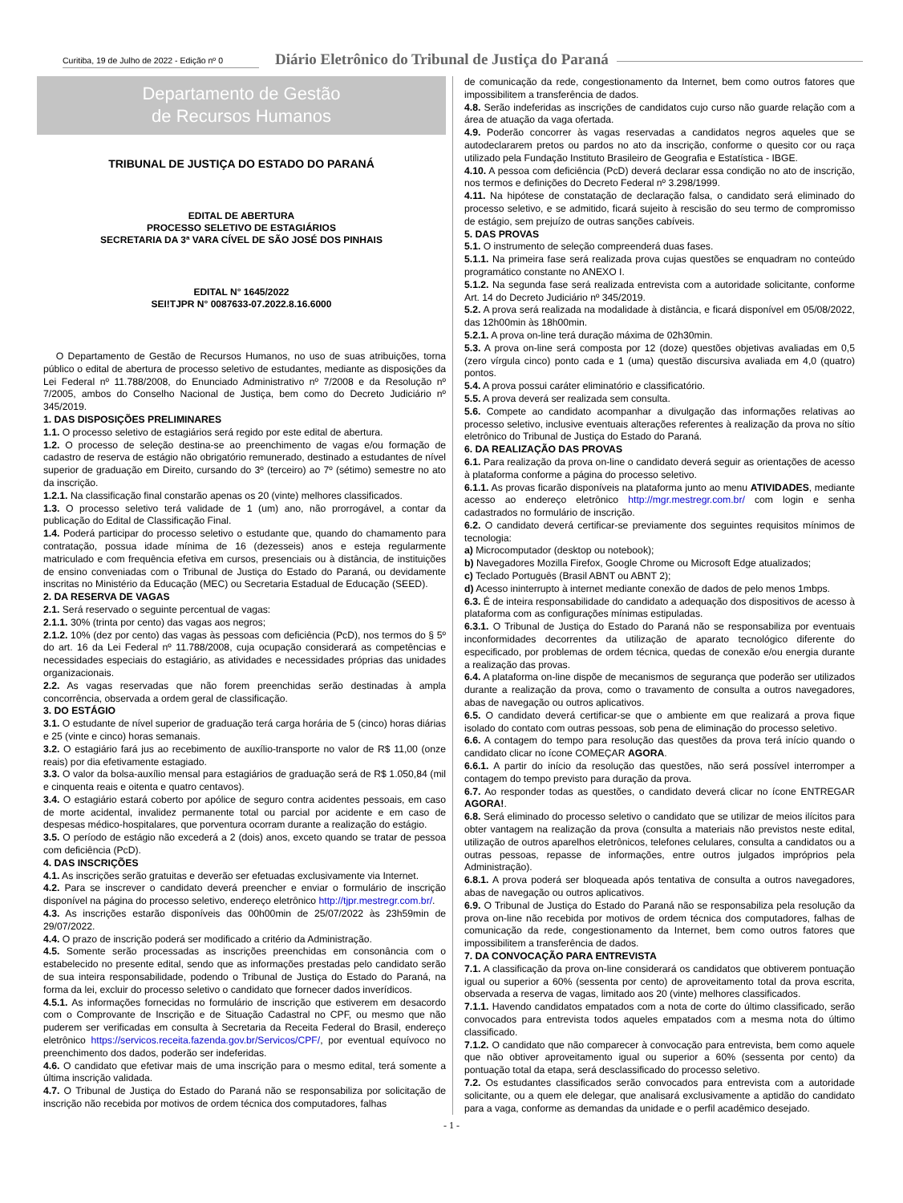Curitiba, 19 de Julho de 2022 - Edição nº 0
Diário Eletrônico do Tribunal de Justiça do Paraná
Departamento de Gestão
de Recursos Humanos
TRIBUNAL DE JUSTIÇA DO ESTADO DO PARANÁ
EDITAL DE ABERTURA
PROCESSO SELETIVO DE ESTAGIÁRIOS
SECRETARIA DA 3ª VARA CÍVEL DE SÃO JOSÉ DOS PINHAIS
EDITAL N° 1645/2022
SEI!TJPR N° 0087633-07.2022.8.16.6000
O Departamento de Gestão de Recursos Humanos, no uso de suas atribuições, torna público o edital de abertura de processo seletivo de estudantes, mediante as disposições da Lei Federal nº 11.788/2008, do Enunciado Administrativo nº 7/2008 e da Resolução nº 7/2005, ambos do Conselho Nacional de Justiça, bem como do Decreto Judiciário nº 345/2019.
1. DAS DISPOSIÇÕES PRELIMINARES
1.1. O processo seletivo de estagiários será regido por este edital de abertura.
1.2. O processo de seleção destina-se ao preenchimento de vagas e/ou formação de cadastro de reserva de estágio não obrigatório remunerado, destinado a estudantes de nível superior de graduação em Direito, cursando do 3º (terceiro) ao 7º (sétimo) semestre no ato da inscrição.
1.2.1. Na classificação final constarão apenas os 20 (vinte) melhores classificados.
1.3. O processo seletivo terá validade de 1 (um) ano, não prorrogável, a contar da publicação do Edital de Classificação Final.
1.4. Poderá participar do processo seletivo o estudante que, quando do chamamento para contratação, possua idade mínima de 16 (dezesseis) anos e esteja regularmente matriculado e com frequência efetiva em cursos, presenciais ou à distância, de instituições de ensino conveniadas com o Tribunal de Justiça do Estado do Paraná, ou devidamente inscritas no Ministério da Educação (MEC) ou Secretaria Estadual de Educação (SEED).
2. DA RESERVA DE VAGAS
2.1. Será reservado o seguinte percentual de vagas:
2.1.1. 30% (trinta por cento) das vagas aos negros;
2.1.2. 10% (dez por cento) das vagas às pessoas com deficiência (PcD), nos termos do § 5º do art. 16 da Lei Federal nº 11.788/2008, cuja ocupação considerará as competências e necessidades especiais do estagiário, as atividades e necessidades próprias das unidades organizacionais.
2.2. As vagas reservadas que não forem preenchidas serão destinadas à ampla concorrência, observada a ordem geral de classificação.
3. DO ESTÁGIO
3.1. O estudante de nível superior de graduação terá carga horária de 5 (cinco) horas diárias e 25 (vinte e cinco) horas semanais.
3.2. O estagiário fará jus ao recebimento de auxílio-transporte no valor de R$ 11,00 (onze reais) por dia efetivamente estagiado.
3.3. O valor da bolsa-auxílio mensal para estagiários de graduação será de R$ 1.050,84 (mil e cinquenta reais e oitenta e quatro centavos).
3.4. O estagiário estará coberto por apólice de seguro contra acidentes pessoais, em caso de morte acidental, invalidez permanente total ou parcial por acidente e em caso de despesas médico-hospitalares, que porventura ocorram durante a realização do estágio.
3.5. O período de estágio não excederá a 2 (dois) anos, exceto quando se tratar de pessoa com deficiência (PcD).
4. DAS INSCRIÇÕES
4.1. As inscrições serão gratuitas e deverão ser efetuadas exclusivamente via Internet.
4.2. Para se inscrever o candidato deverá preencher e enviar o formulário de inscrição disponível na página do processo seletivo, endereço eletrônico http://tjpr.mestregr.com.br/.
4.3. As inscrições estarão disponíveis das 00h00min de 25/07/2022 às 23h59min de 29/07/2022.
4.4. O prazo de inscrição poderá ser modificado a critério da Administração.
4.5. Somente serão processadas as inscrições preenchidas em consonância com o estabelecido no presente edital, sendo que as informações prestadas pelo candidato serão de sua inteira responsabilidade, podendo o Tribunal de Justiça do Estado do Paraná, na forma da lei, excluir do processo seletivo o candidato que fornecer dados inverídicos.
4.5.1. As informações fornecidas no formulário de inscrição que estiverem em desacordo com o Comprovante de Inscrição e de Situação Cadastral no CPF, ou mesmo que não puderem ser verificadas em consulta à Secretaria da Receita Federal do Brasil, endereço eletrônico https://servicos.receita.fazenda.gov.br/Servicos/CPF/, por eventual equívoco no preenchimento dos dados, poderão ser indeferidas.
4.6. O candidato que efetivar mais de uma inscrição para o mesmo edital, terá somente a última inscrição validada.
4.7. O Tribunal de Justiça do Estado do Paraná não se responsabiliza por solicitação de inscrição não recebida por motivos de ordem técnica dos computadores, falhas
de comunicação da rede, congestionamento da Internet, bem como outros fatores que impossibilitem a transferência de dados.
4.8. Serão indeferidas as inscrições de candidatos cujo curso não guarde relação com a área de atuação da vaga ofertada.
4.9. Poderão concorrer às vagas reservadas a candidatos negros aqueles que se autodeclararem pretos ou pardos no ato da inscrição, conforme o quesito cor ou raça utilizado pela Fundação Instituto Brasileiro de Geografia e Estatística - IBGE.
4.10. A pessoa com deficiência (PcD) deverá declarar essa condição no ato de inscrição, nos termos e definições do Decreto Federal nº 3.298/1999.
4.11. Na hipótese de constatação de declaração falsa, o candidato será eliminado do processo seletivo, e se admitido, ficará sujeito à rescisão do seu termo de compromisso de estágio, sem prejuízo de outras sanções cabíveis.
5. DAS PROVAS
5.1. O instrumento de seleção compreenderá duas fases.
5.1.1. Na primeira fase será realizada prova cujas questões se enquadram no conteúdo programático constante no ANEXO I.
5.1.2. Na segunda fase será realizada entrevista com a autoridade solicitante, conforme Art. 14 do Decreto Judiciário nº 345/2019.
5.2. A prova será realizada na modalidade à distância, e ficará disponível em 05/08/2022, das 12h00min às 18h00min.
5.2.1. A prova on-line terá duração máxima de 02h30min.
5.3. A prova on-line será composta por 12 (doze) questões objetivas avaliadas em 0,5 (zero vírgula cinco) ponto cada e 1 (uma) questão discursiva avaliada em 4,0 (quatro) pontos.
5.4. A prova possui caráter eliminatório e classificatório.
5.5. A prova deverá ser realizada sem consulta.
5.6. Compete ao candidato acompanhar a divulgação das informações relativas ao processo seletivo, inclusive eventuais alterações referentes à realização da prova no sítio eletrônico do Tribunal de Justiça do Estado do Paraná.
6. DA REALIZAÇÃO DAS PROVAS
6.1. Para realização da prova on-line o candidato deverá seguir as orientações de acesso à plataforma conforme a página do processo seletivo.
6.1.1. As provas ficarão disponíveis na plataforma junto ao menu ATIVIDADES, mediante acesso ao endereço eletrônico http://mgr.mestregr.com.br/ com login e senha cadastrados no formulário de inscrição.
6.2. O candidato deverá certificar-se previamente dos seguintes requisitos mínimos de tecnologia:
a) Microcomputador (desktop ou notebook);
b) Navegadores Mozilla Firefox, Google Chrome ou Microsoft Edge atualizados;
c) Teclado Português (Brasil ABNT ou ABNT 2);
d) Acesso ininterrupto à internet mediante conexão de dados de pelo menos 1mbps.
6.3. É de inteira responsabilidade do candidato a adequação dos dispositivos de acesso à plataforma com as configurações mínimas estipuladas.
6.3.1. O Tribunal de Justiça do Estado do Paraná não se responsabiliza por eventuais inconformidades decorrentes da utilização de aparato tecnológico diferente do especificado, por problemas de ordem técnica, quedas de conexão e/ou energia durante a realização das provas.
6.4. A plataforma on-line dispõe de mecanismos de segurança que poderão ser utilizados durante a realização da prova, como o travamento de consulta a outros navegadores, abas de navegação ou outros aplicativos.
6.5. O candidato deverá certificar-se que o ambiente em que realizará a prova fique isolado do contato com outras pessoas, sob pena de eliminação do processo seletivo.
6.6. A contagem do tempo para resolução das questões da prova terá início quando o candidato clicar no ícone COMEÇAR AGORA.
6.6.1. A partir do início da resolução das questões, não será possível interromper a contagem do tempo previsto para duração da prova.
6.7. Ao responder todas as questões, o candidato deverá clicar no ícone ENTREGAR AGORA!.
6.8. Será eliminado do processo seletivo o candidato que se utilizar de meios ilícitos para obter vantagem na realização da prova (consulta a materiais não previstos neste edital, utilização de outros aparelhos eletrônicos, telefones celulares, consulta a candidatos ou a outras pessoas, repasse de informações, entre outros julgados impróprios pela Administração).
6.8.1. A prova poderá ser bloqueada após tentativa de consulta a outros navegadores, abas de navegação ou outros aplicativos.
6.9. O Tribunal de Justiça do Estado do Paraná não se responsabiliza pela resolução da prova on-line não recebida por motivos de ordem técnica dos computadores, falhas de comunicação da rede, congestionamento da Internet, bem como outros fatores que impossibilitem a transferência de dados.
7. DA CONVOCAÇÃO PARA ENTREVISTA
7.1. A classificação da prova on-line considerará os candidatos que obtiverem pontuação igual ou superior a 60% (sessenta por cento) de aproveitamento total da prova escrita, observada a reserva de vagas, limitado aos 20 (vinte) melhores classificados.
7.1.1. Havendo candidatos empatados com a nota de corte do último classificado, serão convocados para entrevista todos aqueles empatados com a mesma nota do último classificado.
7.1.2. O candidato que não comparecer à convocação para entrevista, bem como aquele que não obtiver aproveitamento igual ou superior a 60% (sessenta por cento) da pontuação total da etapa, será desclassificado do processo seletivo.
7.2. Os estudantes classificados serão convocados para entrevista com a autoridade solicitante, ou a quem ele delegar, que analisará exclusivamente a aptidão do candidato para a vaga, conforme as demandas da unidade e o perfil acadêmico desejado.
- 1 -